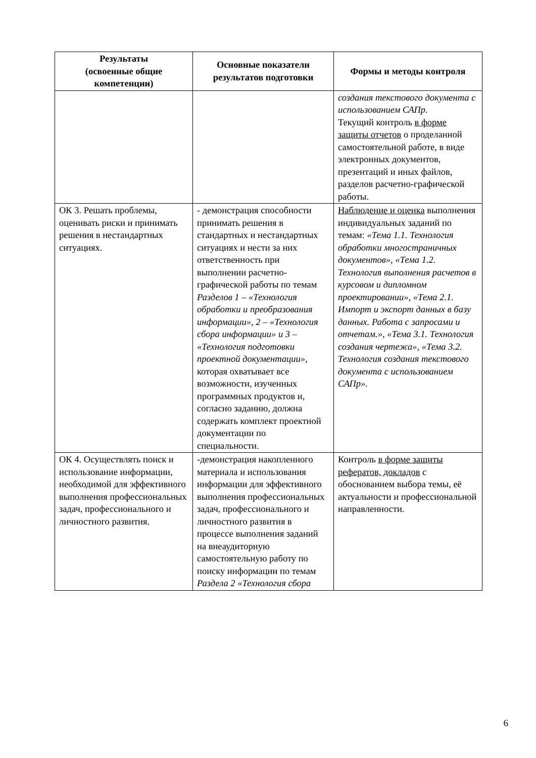| Результаты (освоенные общие компетенции) | Основные показатели результатов подготовки | Формы и методы контроля |
| --- | --- | --- |
| | | создания текстового документа с использованием САПр. Текущий контроль в форме защиты отчетов о проделанной самостоятельной работе, в виде электронных документов, презентаций и иных файлов, разделов расчетно-графической работы. |
| ОК 3. Решать проблемы, оценивать риски и принимать решения в нестандартных ситуациях. | - демонстрация способности принимать решения в стандартных и нестандартных ситуациях и нести за них ответственность при выполнении расчетно-графической работы по темам Разделов 1 – «Технология обработки и преобразования информации», 2 – «Технология сбора информации» и 3 – «Технология подготовки проектной документации» , которая охватывает все возможности, изученных программных продуктов и, согласно заданию, должна содержать комплект проектной документации по специальности. | Наблюдение и оценка выполнения индивидуальных заданий по темам: «Тема 1.1. Технология обработки многостраничных документов», «Тема 1.2. Технология выполнения расчетов в курсовом и дипломном проектировании», «Тема 2.1. Импорт и экспорт данных в базу данных. Работа с запросами и отчетам.» , «Тема 3.1. Технология создания чертежа», «Тема 3.2. Технология создания текстового документа с использованием САПр». |
| ОК 4. Осуществлять поиск и использование информации, необходимой для эффективного выполнения профессиональных задач, профессионального и личностного развития. | -демонстрация накопленного материала и использования информации для эффективного выполнения профессиональных задач, профессионального и личностного развития в процессе выполнения заданий на внеаудиторную самостоятельную работу по поиску информации по темам Раздела 2 «Технология сбора | Контроль в форме защиты рефератов, докладов с обоснованием выбора темы, её актуальности и профессиональной направленности. |
6